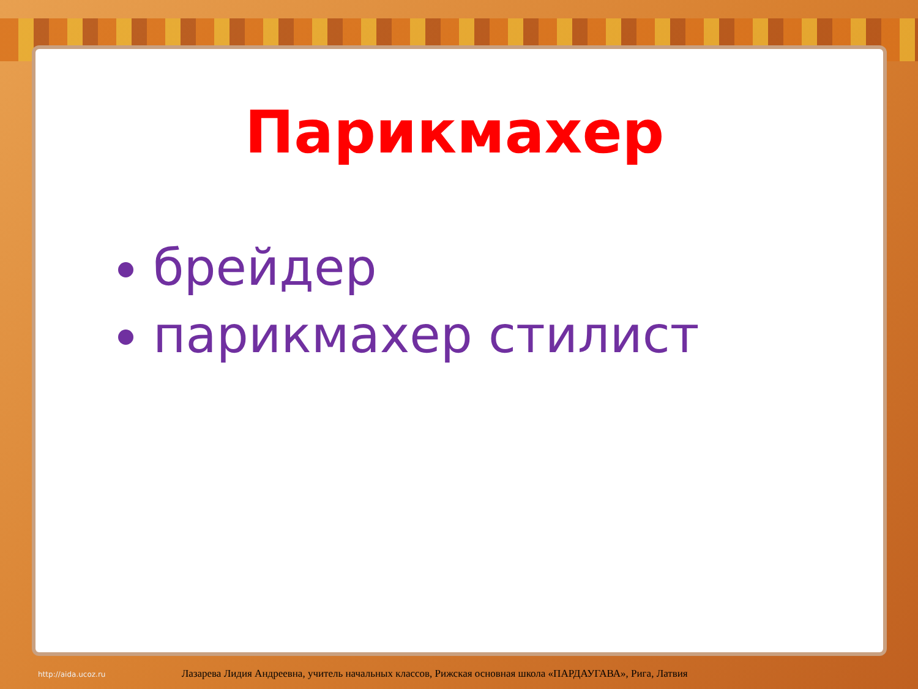Парикмахер
брейдер
парикмахер стилист
http://aida.ucoz.ru Лазарева Лидия Андреевна, учитель начальных классов, Рижская основная школа «ПАРДАУГАВА», Рига, Латвия